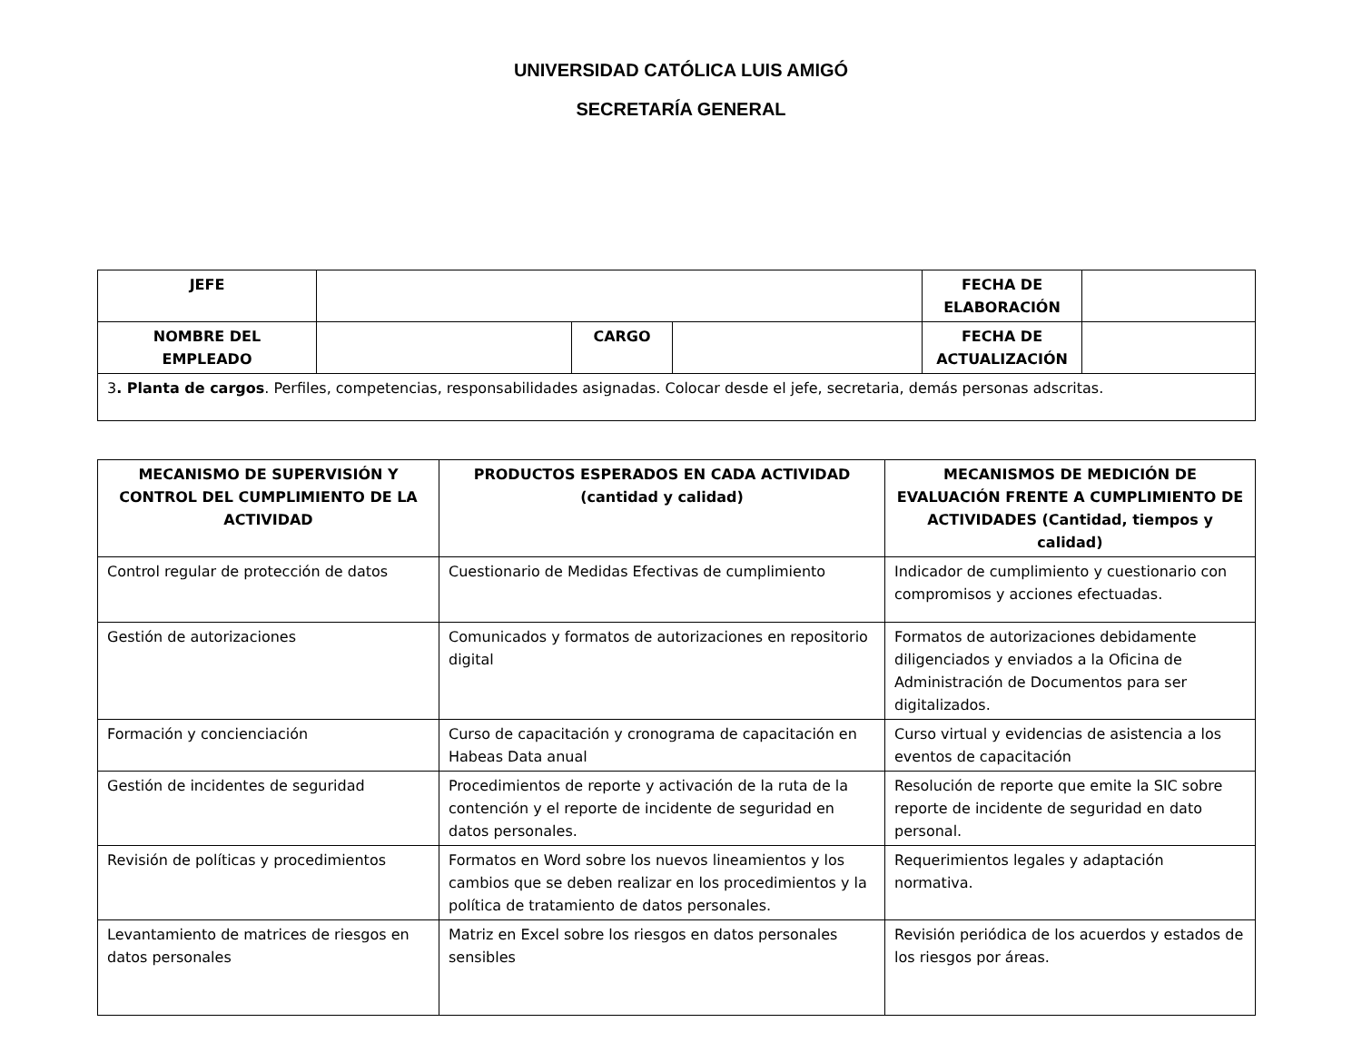UNIVERSIDAD CATÓLICA LUIS AMIGÓ
SECRETARÍA GENERAL
| JEFE | | | | FECHA DE ELABORACIÓN | |
| NOMBRE DEL EMPLEADO | | CARGO | | FECHA DE ACTUALIZACIÓN | |
| 3 . Planta de cargos . Perfiles, competencias, responsabilidades asignadas. Colocar desde el jefe, secretaria, demás personas adscritas. | | | | | |
| MECANISMO DE SUPERVISIÓN Y CONTROL DEL CUMPLIMIENTO DE LA ACTIVIDAD | PRODUCTOS ESPERADOS EN CADA ACTIVIDAD (cantidad y calidad) | MECANISMOS DE MEDICIÓN DE EVALUACIÓN FRENTE A CUMPLIMIENTO DE ACTIVIDADES (Cantidad, tiempos y calidad) |
| --- | --- | --- |
| Control regular de protección de datos | Cuestionario de Medidas Efectivas de cumplimiento | Indicador de cumplimiento y cuestionario con compromisos y acciones efectuadas. |
| Gestión de autorizaciones | Comunicados y formatos de autorizaciones en repositorio digital | Formatos de autorizaciones debidamente diligenciados y enviados a la Oficina de Administración de Documentos para ser digitalizados. |
| Formación y concienciación | Curso de capacitación y cronograma de capacitación en Habeas Data anual | Curso virtual y evidencias de asistencia a los eventos de capacitación |
| Gestión de incidentes de seguridad | Procedimientos de reporte y activación de la ruta de la contención y el reporte de incidente de seguridad en datos personales. | Resolución de reporte que emite la SIC sobre reporte de incidente de seguridad en dato personal. |
| Revisión de políticas y procedimientos | Formatos en Word sobre los nuevos lineamientos y los cambios que se deben realizar en los procedimientos y la política de tratamiento de datos personales. | Requerimientos legales y adaptación normativa. |
| Levantamiento de matrices de riesgos en datos personales | Matriz en Excel sobre los riesgos en datos personales sensibles | Revisión periódica de los acuerdos y estados de los riesgos por áreas. |